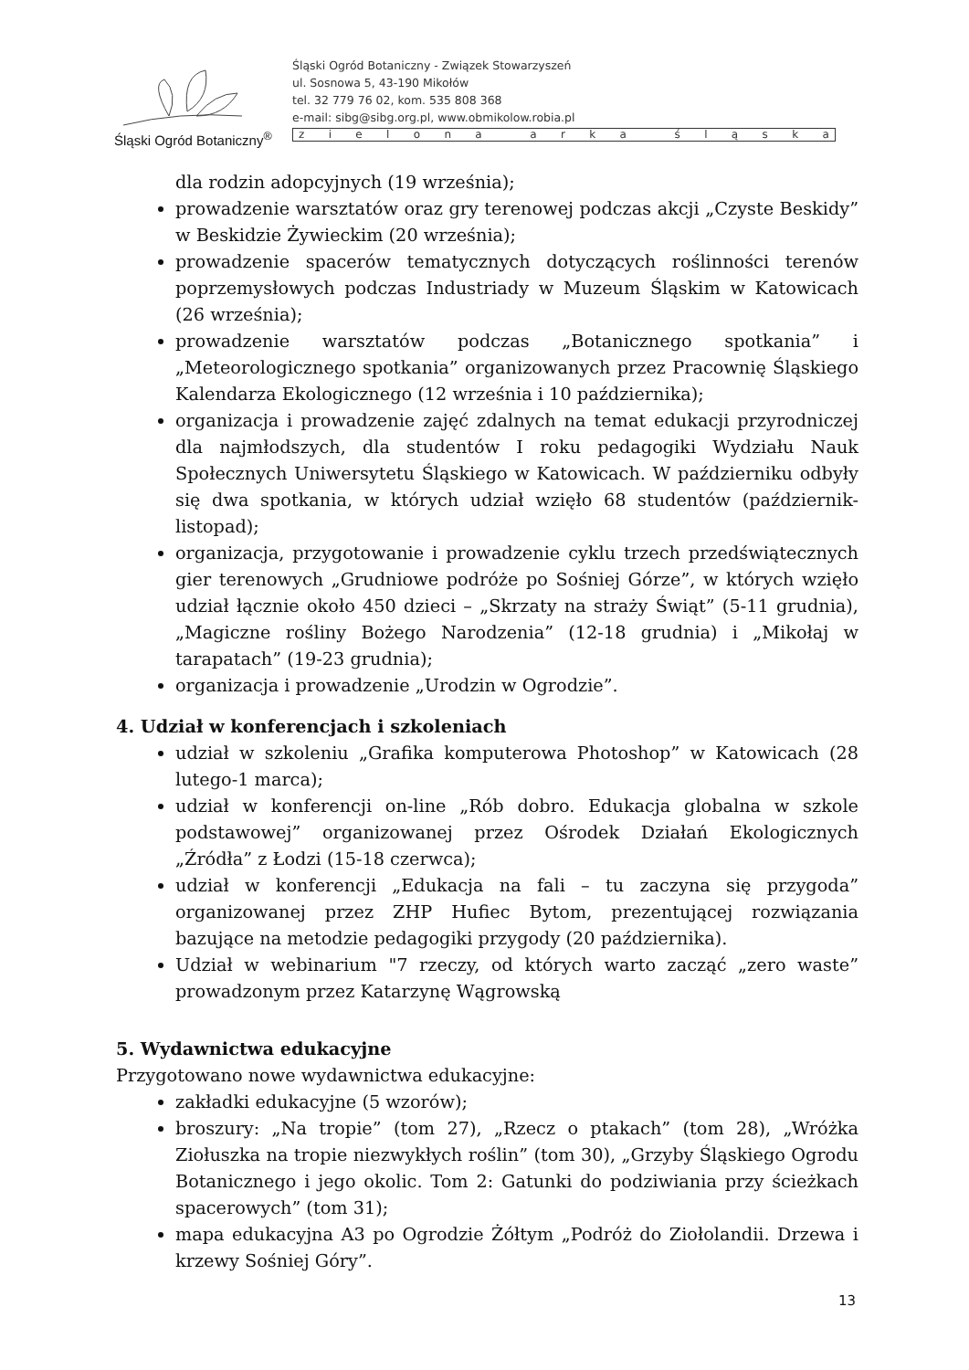Śląski Ogród Botaniczny<sup>®</sup>
Śląski Ogród Botaniczny - Związek Stowarzyszeń
ul. Sosnowa 5, 43-190 Mikołów
tel. 32 779 76 02, kom. 535 808 368
e-mail: sibg@sibg.org.pl, www.obmikolow.robia.pl
zielona arka śląska
dla rodzin adopcyjnych (19 września);
prowadzenie warsztatów oraz gry terenowej podczas akcji „Czyste Beskidy” w Beskidzie Żywieckim (20 września);
prowadzenie spacerów tematycznych dotyczących roślinności terenów poprzemysłowych podczas Industriady w Muzeum Śląskim w Katowicach (26 września);
prowadzenie warsztatów podczas „Botanicznego spotkania” i „Meteorologicznego spotkania” organizowanych przez Pracownię Śląskiego Kalendarza Ekologicznego (12 września i 10 października);
organizacja i prowadzenie zajęć zdalnych na temat edukacji przyrodniczej dla najmłodszych, dla studentów I roku pedagogiki Wydziału Nauk Społecznych Uniwersytetu Śląskiego w Katowicach. W październiku odbyły się dwa spotkania, w których udział wzięło 68 studentów (październik-listopad);
organizacja, przygotowanie i prowadzenie cyklu trzech przedświątecznych gier terenowych „Grudniowe podróże po Sośniej Górze”, w których wzięło udział łącznie około 450 dzieci – „Skrzaty na straży Świąt” (5-11 grudnia), „Magiczne rośliny Bożego Narodzenia” (12-18 grudnia) i „Mikołaj w tarapatach” (19-23 grudnia);
organizacja i prowadzenie „Urodzin w Ogrodzie”.
4. Udział w konferencjach i szkoleniach
udział w szkoleniu „Grafika komputerowa Photoshop” w Katowicach (28 lutego-1 marca);
udział w konferencji on-line „Rób dobro. Edukacja globalna w szkole podstawowej” organizowanej przez Ośrodek Działań Ekologicznych „Źródła” z Łodzi (15-18 czerwca);
udział w konferencji „Edukacja na fali – tu zaczyna się przygoda” organizowanej przez ZHP Hufiec Bytom, prezentującej rozwiązania bazujące na metodzie pedagogiki przygody (20 października).
Udział w webinarium "7 rzeczy, od których warto zacząć „zero waste” prowadzonym przez Katarzynę Wągrowską
5. Wydawnictwa edukacyjne
Przygotowano nowe wydawnictwa edukacyjne:
zakładki edukacyjne (5 wzorów);
broszury: „Na tropie” (tom 27), „Rzecz o ptakach” (tom 28), „Wróżka Ziołuszka na tropie niezwykłych roślin” (tom 30), „Grzyby Śląskiego Ogrodu Botanicznego i jego okolic. Tom 2: Gatunki do podziwiania przy ścieżkach spacerowych” (tom 31);
mapa edukacyjna A3 po Ogrodzie Żółtym „Podróż do Ziołolandii. Drzewa i krzewy Sośniej Góry”.
13